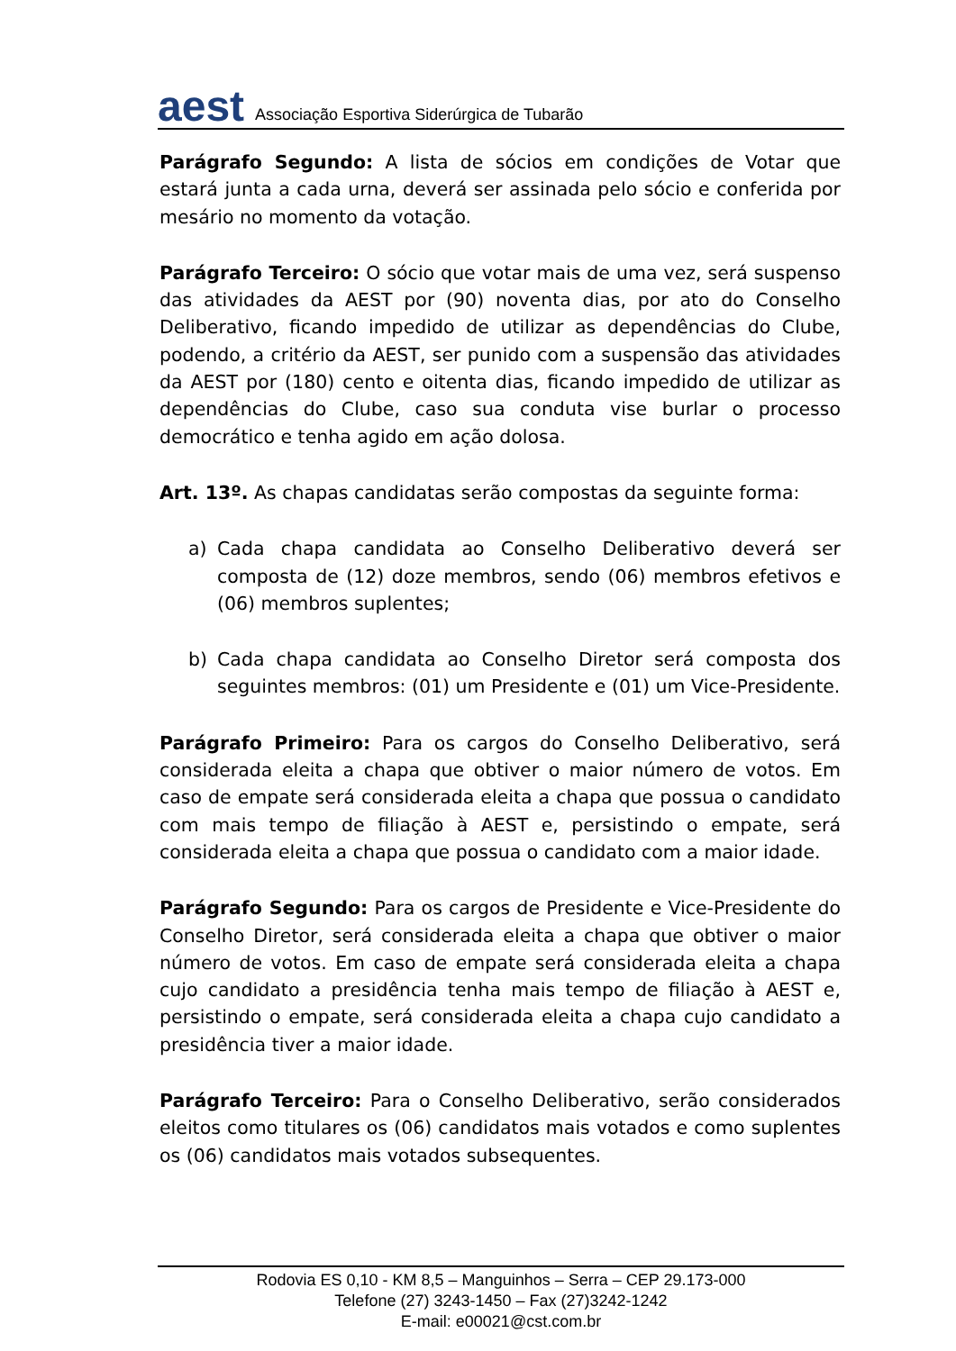aest Associação Esportiva Siderúrgica de Tubarão
Parágrafo Segundo: A lista de sócios em condições de Votar que estará junta a cada urna, deverá ser assinada pelo sócio e conferida por mesário no momento da votação.
Parágrafo Terceiro: O sócio que votar mais de uma vez, será suspenso das atividades da AEST por (90) noventa dias, por ato do Conselho Deliberativo, ficando impedido de utilizar as dependências do Clube, podendo, a critério da AEST, ser punido com a suspensão das atividades da AEST por (180) cento e oitenta dias, ficando impedido de utilizar as dependências do Clube, caso sua conduta vise burlar o processo democrático e tenha agido em ação dolosa.
Art. 13º. As chapas candidatas serão compostas da seguinte forma:
a) Cada chapa candidata ao Conselho Deliberativo deverá ser composta de (12) doze membros, sendo (06) membros efetivos e (06) membros suplentes;
b) Cada chapa candidata ao Conselho Diretor será composta dos seguintes membros: (01) um Presidente e (01) um Vice-Presidente.
Parágrafo Primeiro: Para os cargos do Conselho Deliberativo, será considerada eleita a chapa que obtiver o maior número de votos. Em caso de empate será considerada eleita a chapa que possua o candidato com mais tempo de filiação à AEST e, persistindo o empate, será considerada eleita a chapa que possua o candidato com a maior idade.
Parágrafo Segundo: Para os cargos de Presidente e Vice-Presidente do Conselho Diretor, será considerada eleita a chapa que obtiver o maior número de votos. Em caso de empate será considerada eleita a chapa cujo candidato a presidência tenha mais tempo de filiação à AEST e, persistindo o empate, será considerada eleita a chapa cujo candidato a presidência tiver a maior idade.
Parágrafo Terceiro: Para o Conselho Deliberativo, serão considerados eleitos como titulares os (06) candidatos mais votados e como suplentes os (06) candidatos mais votados subsequentes.
Rodovia ES 0,10 - KM 8,5 – Manguinhos – Serra – CEP 29.173-000
Telefone (27) 3243-1450 – Fax (27)3242-1242
E-mail: e00021@cst.com.br